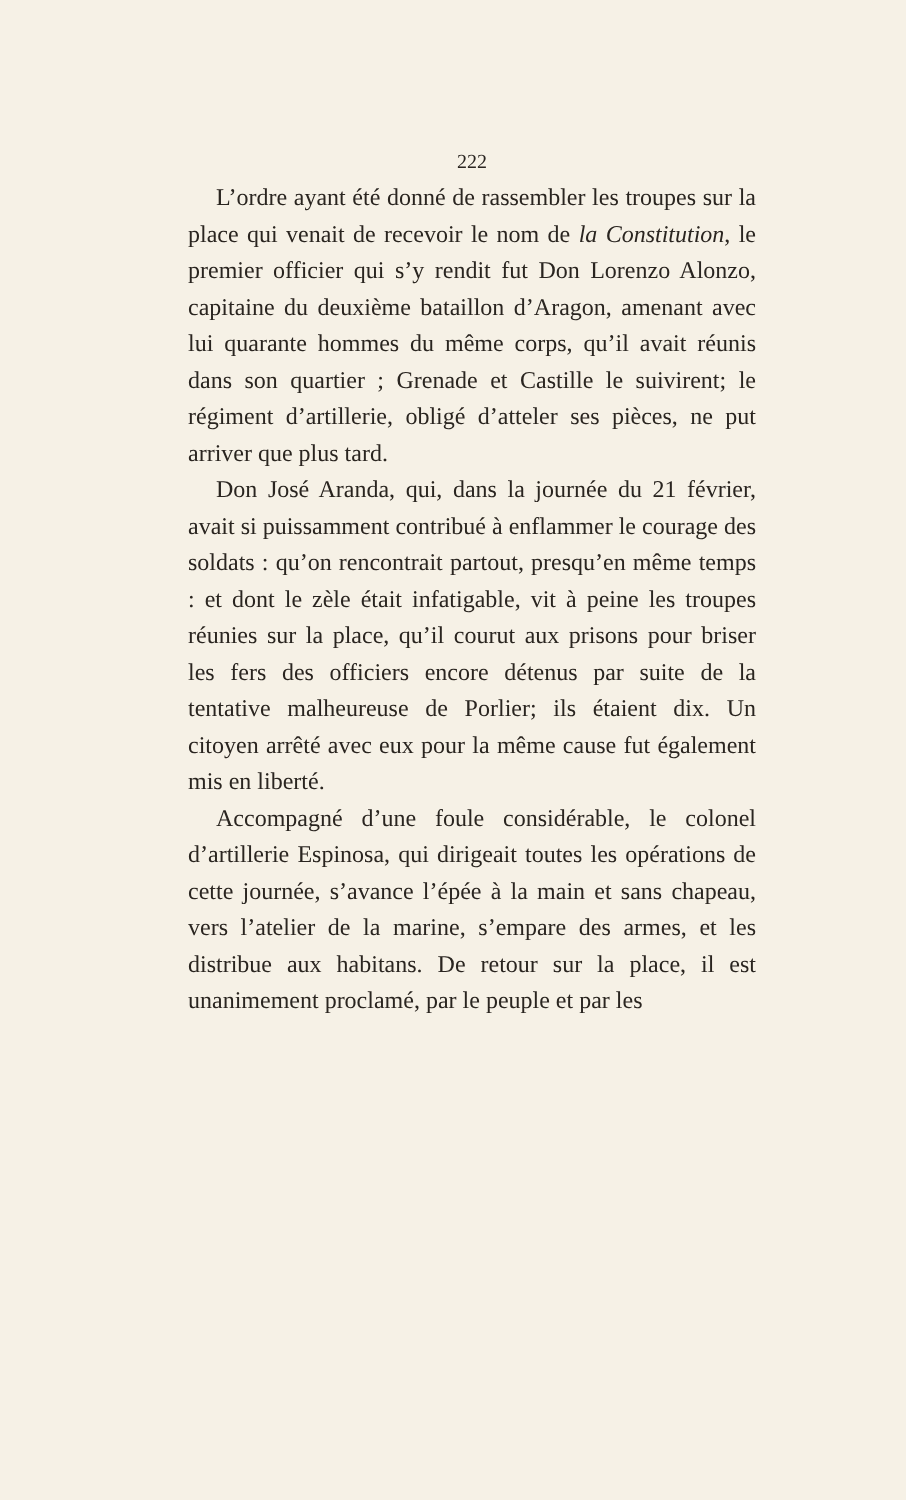222
L’ordre ayant été donné de rassembler les troupes sur la place qui venait de recevoir le nom de la Constitution, le premier officier qui s’y rendit fut Don Lorenzo Alonzo, capitaine du deuxième bataillon d’Aragon, amenant avec lui quarante hommes du même corps, qu’il avait réunis dans son quartier ; Grenade et Castille le suivirent; le régiment d’artillerie, obligé d’atteler ses pièces, ne put arriver que plus tard.
Don José Aranda, qui, dans la journée du 21 février, avait si puissamment contribué à enflammer le courage des soldats : qu’on rencontrait partout, presqu’en même temps : et dont le zèle était infatigable, vit à peine les troupes réunies sur la place, qu’il courut aux prisons pour briser les fers des officiers encore détenus par suite de la tentative malheureuse de Porlier; ils étaient dix. Un citoyen arrêté avec eux pour la même cause fut également mis en liberté.
Accompagné d’une foule considérable, le colonel d’artillerie Espinosa, qui dirigeait toutes les opérations de cette journée, s’avance l’épée à la main et sans chapeau, vers l’atelier de la marine, s’empare des armes, et les distribue aux habitans. De retour sur la place, il est unanimement proclamé, par le peuple et par les